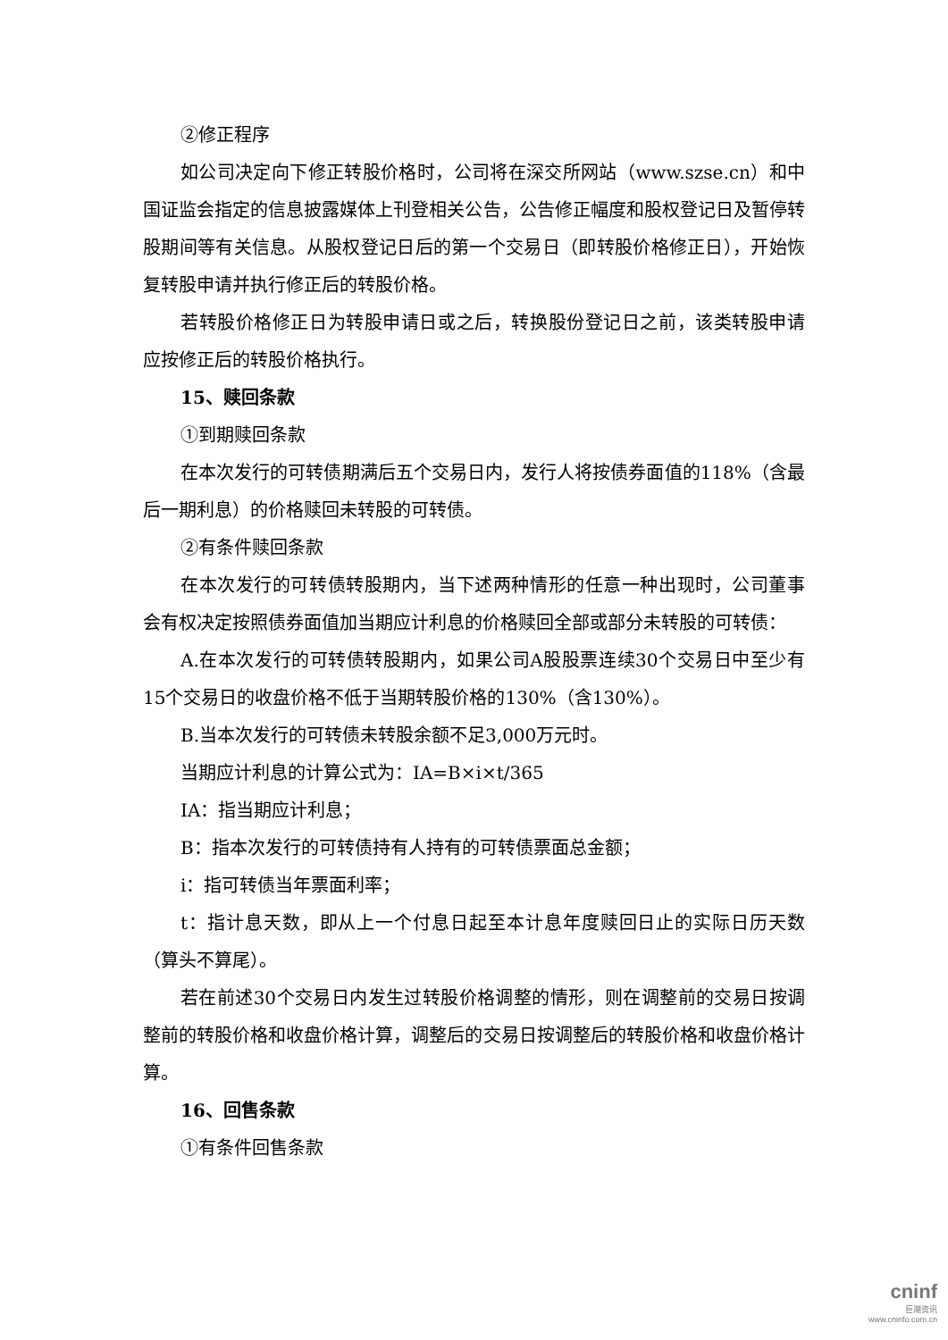②修正程序
如公司决定向下修正转股价格时，公司将在深交所网站（www.szse.cn）和中国证监会指定的信息披露媒体上刊登相关公告，公告修正幅度和股权登记日及暂停转股期间等有关信息。从股权登记日后的第一个交易日（即转股价格修正日），开始恢复转股申请并执行修正后的转股价格。
若转股价格修正日为转股申请日或之后，转换股份登记日之前，该类转股申请应按修正后的转股价格执行。
15、赎回条款
①到期赎回条款
在本次发行的可转债期满后五个交易日内，发行人将按债券面值的118%（含最后一期利息）的价格赎回未转股的可转债。
②有条件赎回条款
在本次发行的可转债转股期内，当下述两种情形的任意一种出现时，公司董事会有权决定按照债券面值加当期应计利息的价格赎回全部或部分未转股的可转债：
A.在本次发行的可转债转股期内，如果公司A股股票连续30个交易日中至少有15个交易日的收盘价格不低于当期转股价格的130%（含130%）。
B.当本次发行的可转债未转股余额不足3,000万元时。
当期应计利息的计算公式为：IA=B×i×t/365
IA：指当期应计利息；
B：指本次发行的可转债持有人持有的可转债票面总金额；
i：指可转债当年票面利率；
t：指计息天数，即从上一个付息日起至本计息年度赎回日止的实际日历天数（算头不算尾）。
若在前述30个交易日内发生过转股价格调整的情形，则在调整前的交易日按调整前的转股价格和收盘价格计算，调整后的交易日按调整后的转股价格和收盘价格计算。
16、回售条款
①有条件回售条款
cninf
巨潮资讯
www.cninfo.com.cn